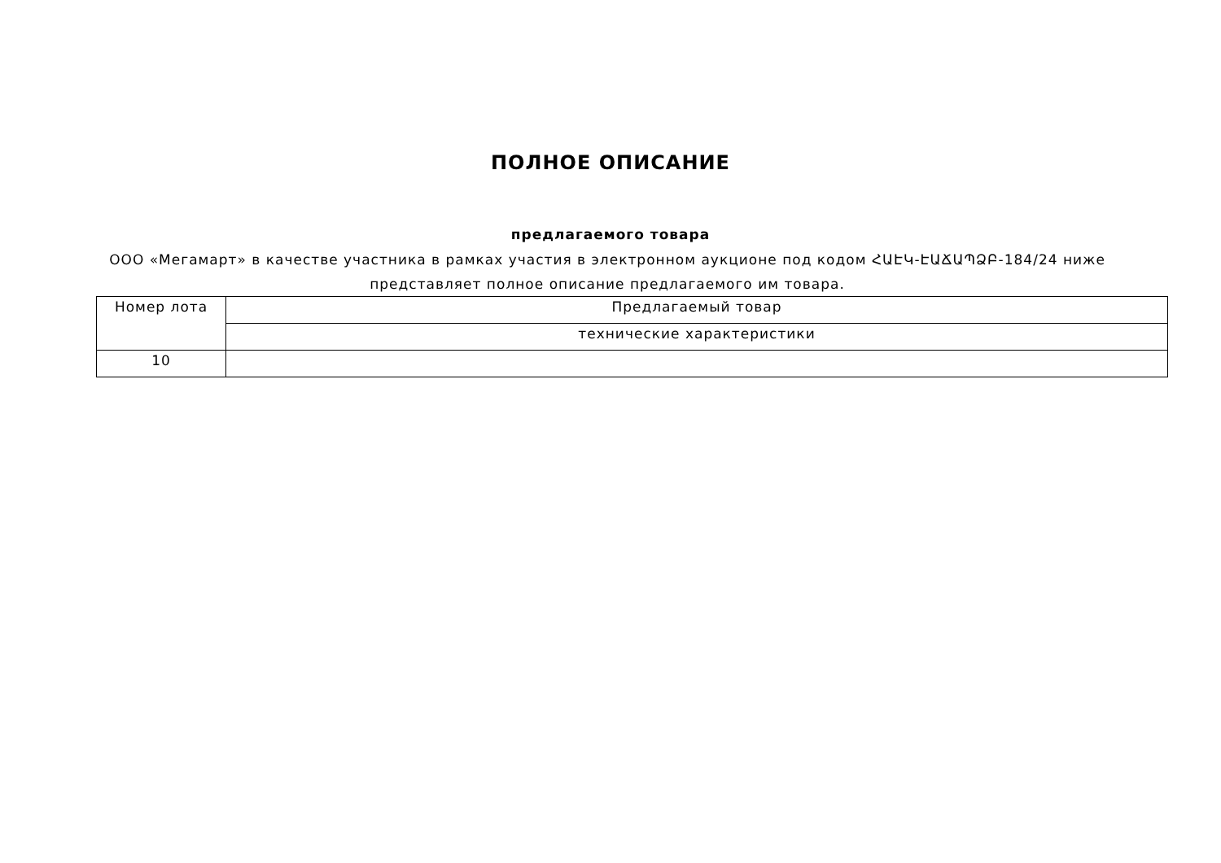ПОЛНОЕ ОПИСАНИЕ
предлагаемого товара
ООО «Мегамарт» в качестве участника в рамках участия в электронном аукционе под кодом ՀԱԷԿ-ԷԱՃԱՊՁԲ-184/24 ниже представляет полное описание предлагаемого им товара.
| Номер лота | Предлагаемый товар |
| | технические характеристики |
| 10 | |